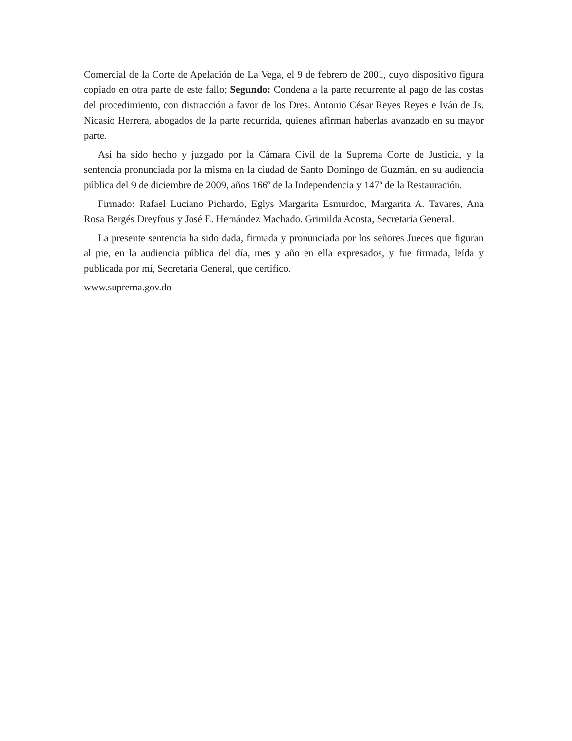Comercial de la Corte de Apelación de La Vega, el 9 de febrero de 2001, cuyo dispositivo figura copiado en otra parte de este fallo; Segundo: Condena a la parte recurrente al pago de las costas del procedimiento, con distracción a favor de los Dres. Antonio César Reyes Reyes e Iván de Js. Nicasio Herrera, abogados de la parte recurrida, quienes afirman haberlas avanzado en su mayor parte.
Así ha sido hecho y juzgado por la Cámara Civil de la Suprema Corte de Justicia, y la sentencia pronunciada por la misma en la ciudad de Santo Domingo de Guzmán, en su audiencia pública del 9 de diciembre de 2009, años 166º de la Independencia y 147º de la Restauración.
Firmado: Rafael Luciano Pichardo, Eglys Margarita Esmurdoc, Margarita A. Tavares, Ana Rosa Bergés Dreyfous y José E. Hernández Machado. Grimilda Acosta, Secretaria General.
La presente sentencia ha sido dada, firmada y pronunciada por los señores Jueces que figuran al pie, en la audiencia pública del día, mes y año en ella expresados, y fue firmada, leída y publicada por mí, Secretaria General, que certifico.
www.suprema.gov.do